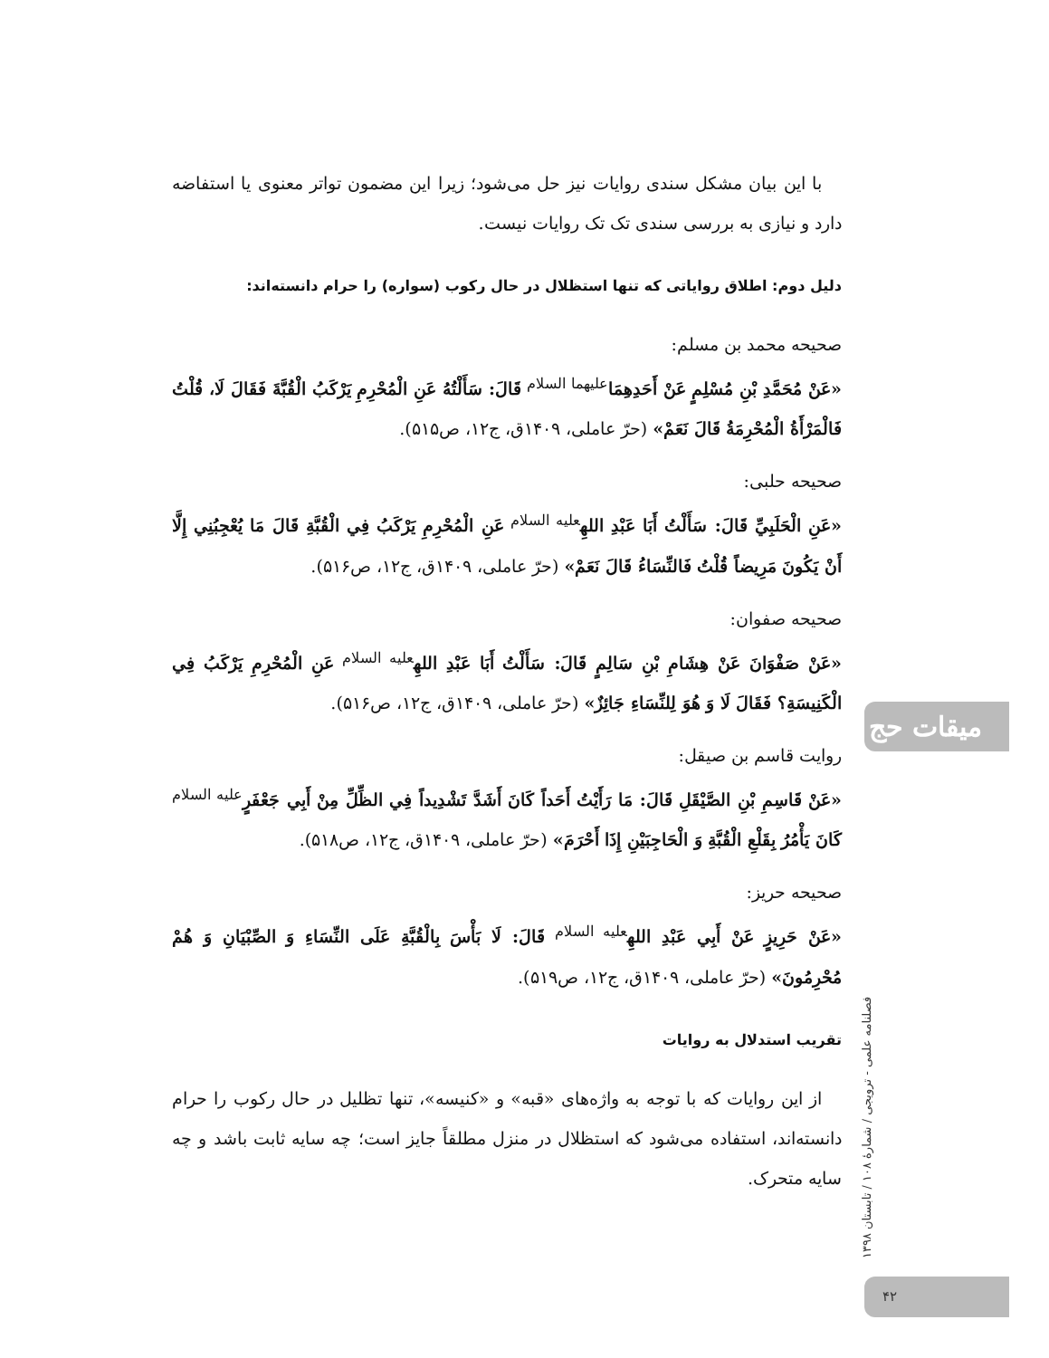با این بیان مشکل سندی روایات نیز حل می‌شود؛ زیرا این مضمون تواتر معنوی یا استفاضه دارد و نیازی به بررسی سندی تک تک روایات نیست.
دلیل دوم: اطلاق روایاتی که تنها استظلال در حال رکوب (سواره) را حرام دانسته‌اند:
صحیحه محمد بن مسلم:
«عَنْ مُحَمَّدِ بْنِ مُسْلِمٍ عَنْ أَحَدِهِمَا<sup>علیهما السلام</sup> قَالَ: سَأَلْتُهُ عَنِ الْمُحْرِمِ يَرْكَبُ الْقُبَّةَ فَقَالَ لَا، قُلْتُ فَالْمَرْأَةُ الْمُحْرِمَةُ قَالَ نَعَمْ» (حرّ عاملی، ۱۴۰۹ق، ج۱۲، ص۵۱۵).
صحیحه حلبی:
«عَنِ الْحَلَبِيِّ قَالَ: سَأَلْتُ أَبَا عَبْدِ اللهِ<sup>علیه السلام</sup> عَنِ الْمُحْرِمِ يَرْكَبُ فِي الْقُبَّةِ قَالَ مَا يُعْجِبُنِي إِلَّا أَنْ يَكُونَ مَرِيضاً قُلْتُ فَالنِّسَاءُ قَالَ نَعَمْ» (حرّ عاملی، ۱۴۰۹ق، ج۱۲، ص۵۱۶).
صحیحه صفوان:
«عَنْ صَفْوَانَ عَنْ هِشَامِ بْنِ سَالِمٍ قَالَ: سَأَلْتُ أَبَا عَبْدِ اللهِ<sup>علیه السلام</sup> عَنِ الْمُحْرِمِ يَرْكَبُ فِي الْكَنِيسَةِ؟ فَقَالَ لَا وَ هُوَ لِلنِّسَاءِ جَائِزٌ» (حرّ عاملی، ۱۴۰۹ق، ج۱۲، ص۵۱۶).
روایت قاسم بن صیقل:
«عَنْ قَاسِمِ بْنِ الصَّيْقَلِ قَالَ: مَا رَأَيْتُ أَحَداً كَانَ أَشَدَّ تَشْدِيداً فِي الظِّلِّ مِنْ أَبِي جَعْفَرٍ<sup>علیه السلام</sup> كَانَ يَأْمُرُ بِقَلْعِ الْقُبَّةِ وَ الْحَاجِبَيْنِ إِذَا أَحْرَمَ» (حرّ عاملی، ۱۴۰۹ق، ج۱۲، ص۵۱۸).
صحیحه حریز:
«عَنْ حَرِيزٍ عَنْ أَبِي عَبْدِ اللهِ<sup>علیه السلام</sup> قَالَ: لَا بَأْسَ بِالْقُبَّةِ عَلَى النِّسَاءِ وَ الصِّبْيَانِ وَ هُمْ مُحْرِمُونَ» (حرّ عاملی، ۱۴۰۹ق، ج۱۲، ص۵۱۹).
تقریب استدلال به روایات
از این روایات که با توجه به واژه‌های «قبه» و «کنیسه»، تنها تظلیل در حال رکوب را حرام دانسته‌اند، استفاده می‌شود که استظلال در منزل مطلقاً جایز است؛ چه سایه ثابت باشد و چه سایه متحرک.
میقات حج
فصلنامه علمی - ترویجی / شمارهٔ ۱۰۸ / تابستان ۱۳۹۸
۴۲